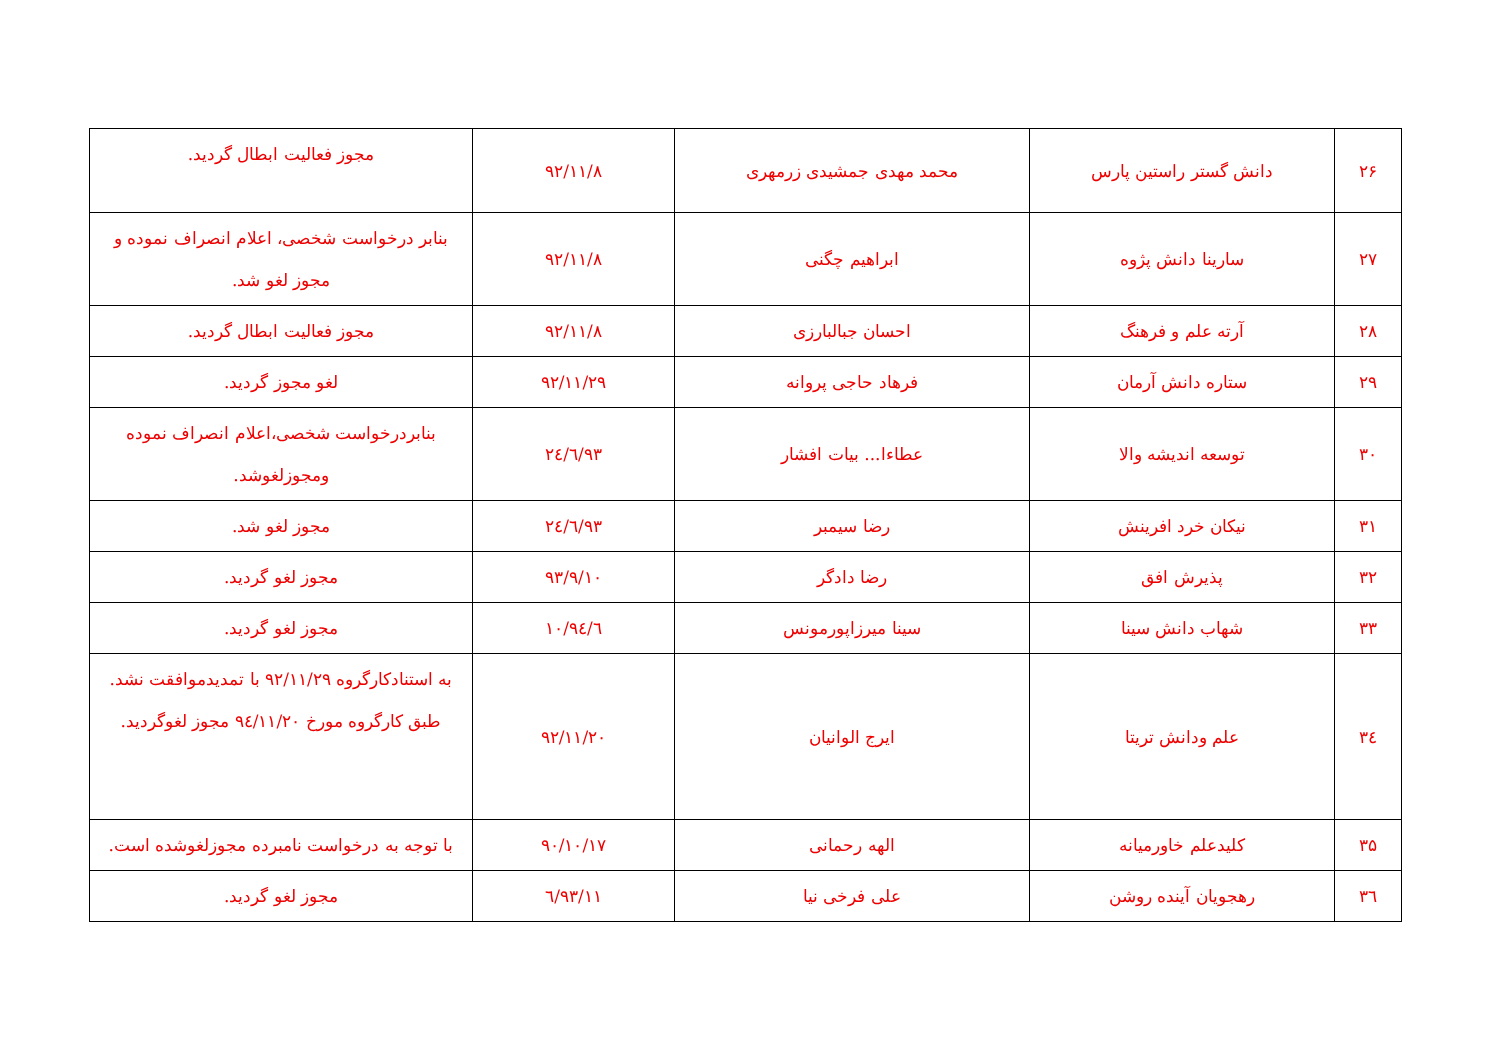| ۲۶ | دانش گستر راستین پارس | محمد مهدی جمشیدی زرمهری | ۹۲/۱۱/۸ | مجوز فعالیت ابطال گردید. |
| ۲۷ | سارینا دانش پژوه | ابراهیم چگنی | ۹۲/۱۱/۸ | بنابر درخواست شخصی، اعلام انصراف نموده و مجوز لغو شد. |
| ۲۸ | آرته علم و فرهنگ | احسان جبالبارزی | ۹۲/۱۱/۸ | مجوز فعالیت ابطال گردید. |
| ۲۹ | ستاره دانش آرمان | فرهاد حاجی پروانه | ۹۲/۱۱/۲۹ | لغو مجوز گردید. |
| ۳۰ | توسعه اندیشه والا | عطاءا... بیات افشار | ۹۳/٦/۲٤ | بنابردرخواست شخصی،اعلام انصراف نموده ومجوزلغوشد. |
| ۳۱ | نیکان خرد افرینش | رضا سیمبر | ۹۳/٦/۲٤ | مجوز لغو شد. |
| ۳۲ | پذیرش افق | رضا دادگر | ۹۳/۹/۱۰ | مجوز لغو گردید. |
| ۳۳ | شهاب دانش سینا | سینا میرزاپورمونس | ۹٤/٦/۱۰ | مجوز لغو گردید. |
| ۳٤ | علم ودانش تریتا | ایرج الوانیان | ۹۲/۱۱/۲۰ | به استنادکارگروه ۹۲/۱۱/۲۹ با تمدیدموافقت نشد. طبق کارگروه مورخ ۹٤/۱۱/۲۰ مجوز لغوگردید. |
| ۳۵ | کلیدعلم خاورمیانه | الهه رحمانی | ۹۰/۱۰/۱۷ | با توجه به درخواست نامبرده مجوزلغوشده است. |
| ۳٦ | رهجویان آینده روشن | علی فرخی نیا | ۹۳/۱۱/٦ | مجوز لغو گردید. |